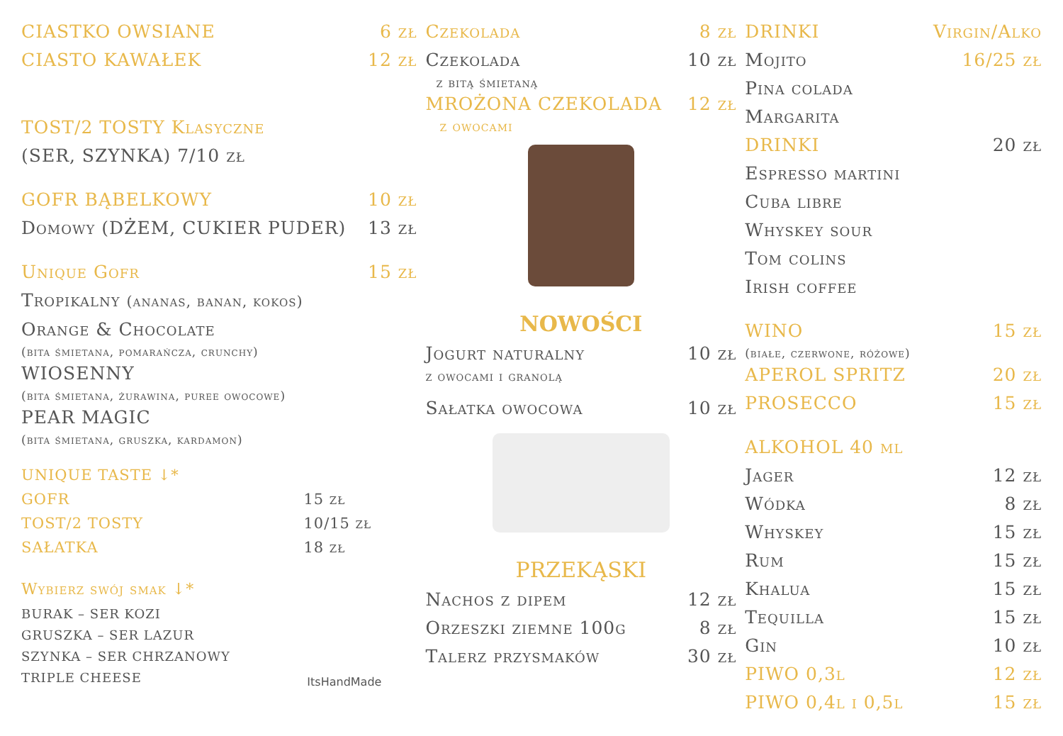CIASTKO OWSIANE 6 zł
CIASTO KAWAŁEK 12 zł
TOST/2 TOSTY Klasyczne
(SER, SZYNKA) 7/10 zł
GOFR BĄBELKOWY 10 zł
Domowy (DŻEM, CUKIER PUDER) 13 zł
Unique Gofr 15 zł
Tropikalny (ananas, banan, kokos)
Orange & Chocolate
(bita śmietana, pomarańcza, crunchy)
WIOSENNY
(bita śmietana, żurawina, puree owocowe)
PEAR MAGIC
(bita śmietana, gruszka, kardamon)
UNIQUE TASTE ↓*
GOFR 15 zł
TOST/2 TOSTY 10/15 zł
SAŁATKA 18 zł
Wybierz swój smak ↓*
BURAK – SER KOZI
GRUSZKA – SER LAZUR
SZYNKA – SER CHRZANOWY
TRIPLE CHEESE
ItsHandMade
Czekolada 8 zł
Czekolada 10 zł
z bitą śmietaną
MROŻONA CZEKOLADA 12 zł
z owocami
NOWOŚCI
Jogurt naturalny 10 zł
z owocami i granolą
Sałatka owocowa 10 zł
PRZEKĄSKI
Nachos z dipem 12 zł
Orzeszki ziemne 100g 8 zł
Talerz przysmaków 30 zł
DRINKI Virgin/Alko
Mojito 16/25 zł
Pina colada
Margarita
DRINKI 20 zł
Espresso martini
Cuba libre
Whyskey sour
Tom colins
Irish coffee
WINO 15 zł
(białe, czerwone, różowe)
APEROL SPRITZ 20 zł
PROSECCO 15 zł
ALKOHOL 40 ml
Jager 12 zł
Wódka 8 zł
Whyskey 15 zł
Rum 15 zł
Khalua 15 zł
Tequilla 15 zł
Gin 10 zł
PIWO 0,3l 12 zł
PIWO 0,4l i 0,5l 15 zł